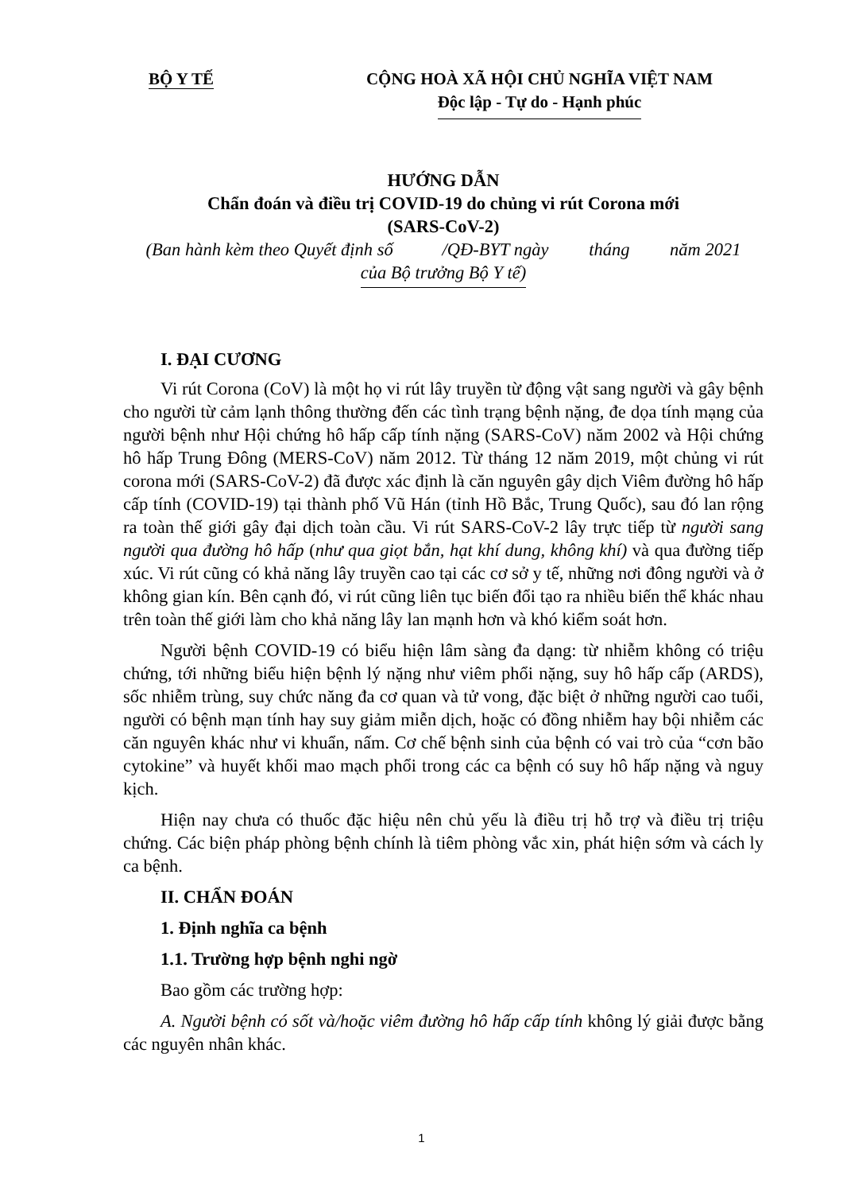BỘ Y TẾ CỘNG HOÀ XÃ HỘI CHỦ NGHĨA VIỆT NAM
Độc lập - Tự do - Hạnh phúc
HƯỚNG DẪN
Chẩn đoán và điều trị COVID-19 do chủng vi rút Corona mới
(SARS-CoV-2)
(Ban hành kèm theo Quyết định số /QĐ-BYT ngày tháng năm 2021
của Bộ trưởng Bộ Y tế)
I. ĐẠI CƯƠNG
Vi rút Corona (CoV) là một họ vi rút lây truyền từ động vật sang người và gây bệnh cho người từ cảm lạnh thông thường đến các tình trạng bệnh nặng, đe dọa tính mạng của người bệnh như Hội chứng hô hấp cấp tính nặng (SARS-CoV) năm 2002 và Hội chứng hô hấp Trung Đông (MERS-CoV) năm 2012. Từ tháng 12 năm 2019, một chủng vi rút corona mới (SARS-CoV-2) đã được xác định là căn nguyên gây dịch Viêm đường hô hấp cấp tính (COVID-19) tại thành phố Vũ Hán (tỉnh Hồ Bắc, Trung Quốc), sau đó lan rộng ra toàn thế giới gây đại dịch toàn cầu. Vi rút SARS-CoV-2 lây trực tiếp từ người sang người qua đường hô hấp (như qua giọt bắn, hạt khí dung, không khí) và qua đường tiếp xúc. Vi rút cũng có khả năng lây truyền cao tại các cơ sở y tế, những nơi đông người và ở không gian kín. Bên cạnh đó, vi rút cũng liên tục biến đổi tạo ra nhiều biến thể khác nhau trên toàn thế giới làm cho khả năng lây lan mạnh hơn và khó kiểm soát hơn.
Người bệnh COVID-19 có biểu hiện lâm sàng đa dạng: từ nhiễm không có triệu chứng, tới những biểu hiện bệnh lý nặng như viêm phổi nặng, suy hô hấp cấp (ARDS), sốc nhiễm trùng, suy chức năng đa cơ quan và tử vong, đặc biệt ở những người cao tuổi, người có bệnh mạn tính hay suy giảm miễn dịch, hoặc có đồng nhiễm hay bội nhiễm các căn nguyên khác như vi khuẩn, nấm. Cơ chế bệnh sinh của bệnh có vai trò của “cơn bão cytokine” và huyết khối mao mạch phổi trong các ca bệnh có suy hô hấp nặng và nguy kịch.
Hiện nay chưa có thuốc đặc hiệu nên chủ yếu là điều trị hỗ trợ và điều trị triệu chứng. Các biện pháp phòng bệnh chính là tiêm phòng vắc xin, phát hiện sớm và cách ly ca bệnh.
II. CHẨN ĐOÁN
1. Định nghĩa ca bệnh
1.1. Trường hợp bệnh nghi ngờ
Bao gồm các trường hợp:
A. Người bệnh có sốt và/hoặc viêm đường hô hấp cấp tính không lý giải được bằng các nguyên nhân khác.
1